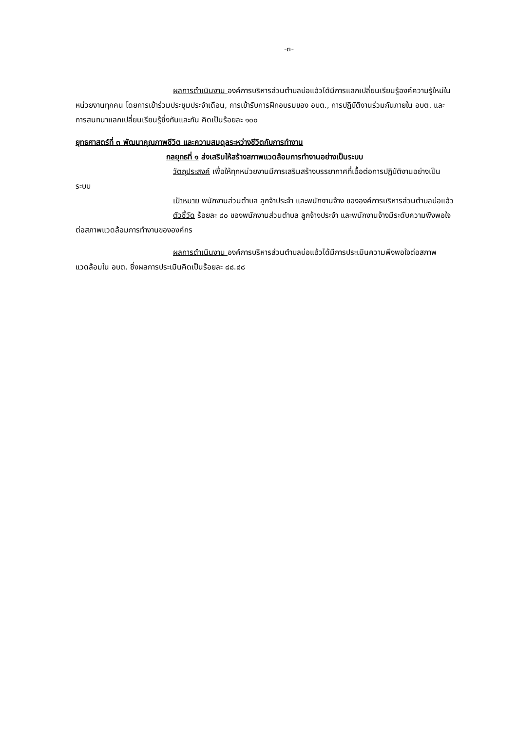-๓-
ผลการดำเนินงาน องค์การบริหารส่วนตำบลบ่อแฮ้วได้มีการแลกเปลี่ยนเรียนรู้องค์ความรู้ใหม่ในหน่วยงานทุกคน โดยการเข้าร่วมประชุมประจำเดือน, การเข้ารับการฝึกอบรมของ อบต., การปฏิบัติงานร่วมกันภายใน อบต. และการสนทนาแลกเปลี่ยนเรียนรู้ซึ่งกันและกัน คิดเป็นร้อยละ ๑๐๐
ยุทธศาสตร์ที่ ๓ พัฒนาคุณภาพชีวิต และความสมดุลระหว่างชีวิตกับการทำงาน
กลยุทธที่ ๑ ส่งเสริมให้สร้างสภาพแวดล้อมการทำงานอย่างเป็นระบบ
วัตถุประสงค์ เพื่อให้ทุกหน่วยงานมีการเสริมสร้างบรรยากาศที่เอื้อต่อการปฏิบัติงานอย่างเป็นระบบ
เป้าหมาย พนักงานส่วนตำบล ลูกจ้าประจำ และพนักงานจ้าง ขององค์การบริหารส่วนตำบลบ่อแฮ้ว
ตัวชี้วัด ร้อยละ ๘๐ ของพนักงานส่วนตำบล ลูกจ้างประจำ และพนักงานจ้างมีระดับความพึงพอใจต่อสภาพแวดล้อมการทำงานขององค์กร
ผลการดำเนินงาน องค์การบริหารส่วนตำบลบ่อแฮ้วได้มีการประเมินความพึงพอใจต่อสภาพแวดล้อมใน อบต. ซึ่งผลการประเมินคิดเป็นร้อยละ ๘๘.๘๘